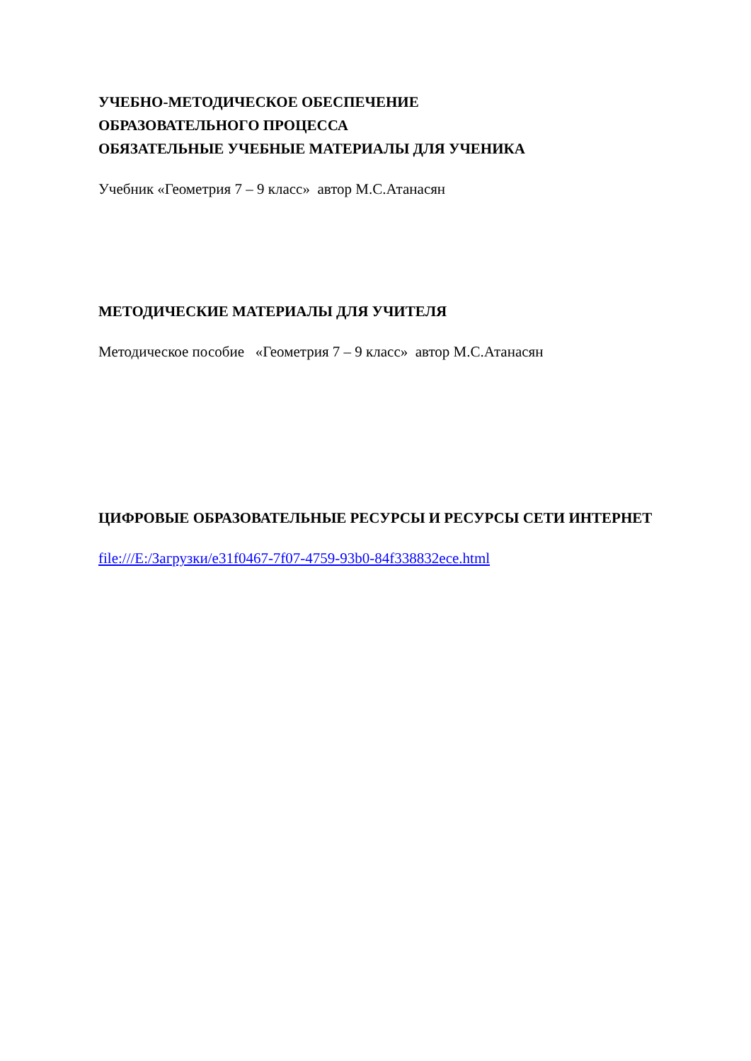УЧЕБНО-МЕТОДИЧЕСКОЕ ОБЕСПЕЧЕНИЕ
ОБРАЗОВАТЕЛЬНОГО ПРОЦЕССА
ОБЯЗАТЕЛЬНЫЕ УЧЕБНЫЕ МАТЕРИАЛЫ ДЛЯ УЧЕНИКА
Учебник «Геометрия 7 – 9 класс» автор М.С.Атанасян
МЕТОДИЧЕСКИЕ МАТЕРИАЛЫ ДЛЯ УЧИТЕЛЯ
Методическое пособие «Геометрия 7 – 9 класс» автор М.С.Атанасян
ЦИФРОВЫЕ ОБРАЗОВАТЕЛЬНЫЕ РЕСУРСЫ И РЕСУРСЫ СЕТИ ИНТЕРНЕТ file:///E:/Загрузки/e31f0467-7f07-4759-93b0-84f338832ece.html